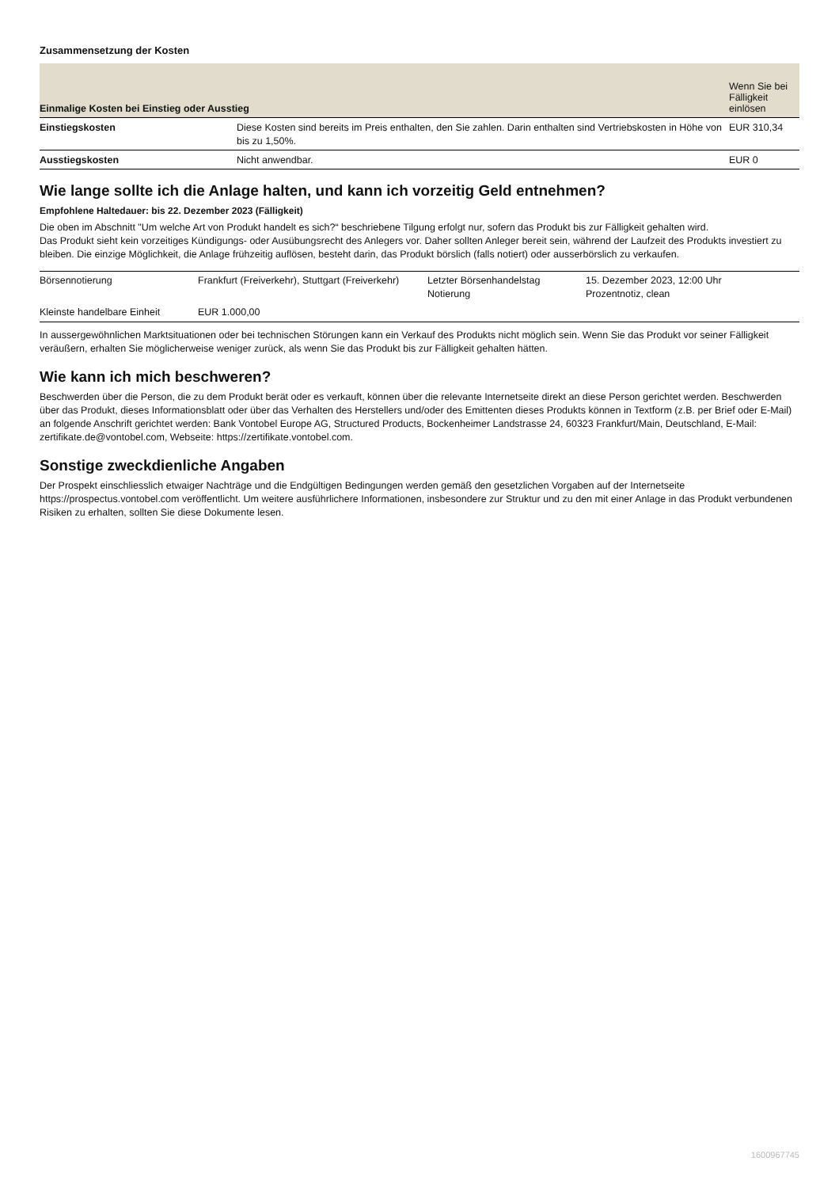Zusammensetzung der Kosten
| Einmalige Kosten bei Einstieg oder Ausstieg | | Wenn Sie bei Fälligkeit einlösen |
| --- | --- | --- |
| Einstiegskosten | Diese Kosten sind bereits im Preis enthalten, den Sie zahlen. Darin enthalten sind Vertriebskosten in Höhe von bis zu 1,50%. | EUR 310,34 |
| Ausstiegskosten | Nicht anwendbar. | EUR 0 |
Wie lange sollte ich die Anlage halten, und kann ich vorzeitig Geld entnehmen?
Empfohlene Haltedauer: bis 22. Dezember 2023 (Fälligkeit)
Die oben im Abschnitt "Um welche Art von Produkt handelt es sich?“ beschriebene Tilgung erfolgt nur, sofern das Produkt bis zur Fälligkeit gehalten wird.
Das Produkt sieht kein vorzeitiges Kündigungs- oder Ausübungsrecht des Anlegers vor. Daher sollten Anleger bereit sein, während der Laufzeit des Produkts investiert zu bleiben. Die einzige Möglichkeit, die Anlage frühzeitig auflösen, besteht darin, das Produkt börslich (falls notiert) oder ausserbörslich zu verkaufen.
| Börsennotierung | Frankfurt (Freiverkehr), Stuttgart (Freiverkehr) | Letzter Börsenhandelstag Notierung | 15. Dezember 2023, 12:00 Uhr Prozentnotiz, clean |
| Kleinste handelbare Einheit | EUR 1.000,00 | | |
In aussergewöhnlichen Marktsituationen oder bei technischen Störungen kann ein Verkauf des Produkts nicht möglich sein. Wenn Sie das Produkt vor seiner Fälligkeit veräußern, erhalten Sie möglicherweise weniger zurück, als wenn Sie das Produkt bis zur Fälligkeit gehalten hätten.
Wie kann ich mich beschweren?
Beschwerden über die Person, die zu dem Produkt berät oder es verkauft, können über die relevante Internetseite direkt an diese Person gerichtet werden. Beschwerden über das Produkt, dieses Informationsblatt oder über das Verhalten des Herstellers und/oder des Emittenten dieses Produkts können in Textform (z.B. per Brief oder E-Mail) an folgende Anschrift gerichtet werden: Bank Vontobel Europe AG, Structured Products, Bockenheimer Landstrasse 24, 60323 Frankfurt/Main, Deutschland, E-Mail: zertifikate.de@vontobel.com, Webseite: https://zertifikate.vontobel.com.
Sonstige zweckdienliche Angaben
Der Prospekt einschliesslich etwaiger Nachträge und die Endgültigen Bedingungen werden gemäß den gesetzlichen Vorgaben auf der Internetseite https://prospectus.vontobel.com veröffentlicht. Um weitere ausführlichere Informationen, insbesondere zur Struktur und zu den mit einer Anlage in das Produkt verbundenen Risiken zu erhalten, sollten Sie diese Dokumente lesen.
1600967745